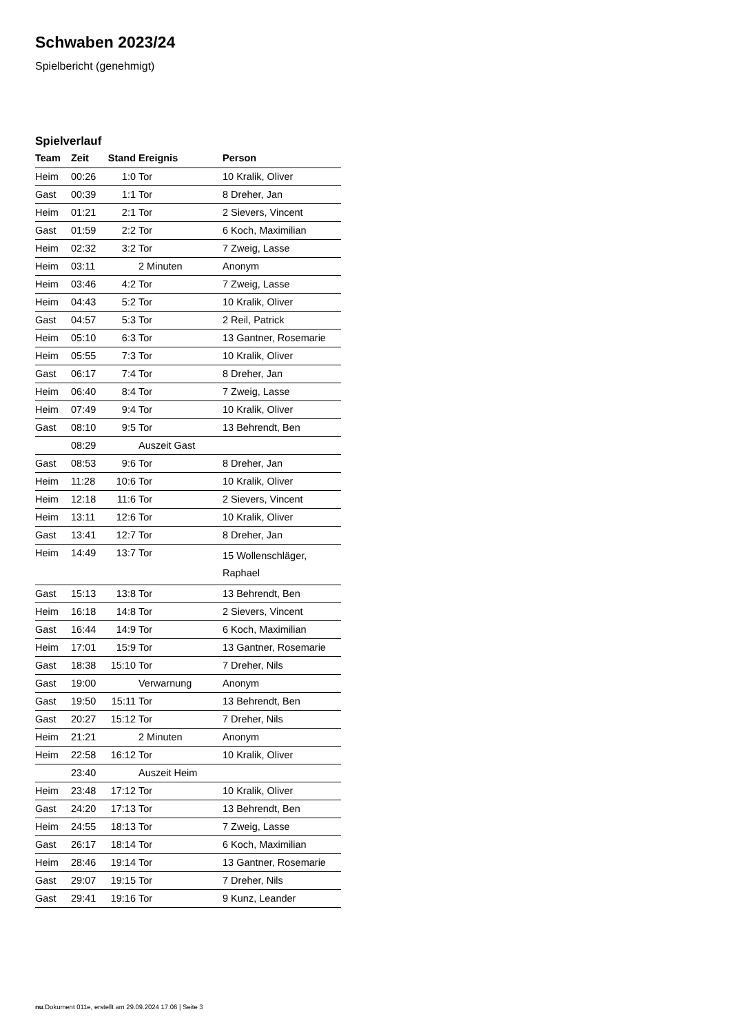Schwaben 2023/24
Spielbericht (genehmigt)
Spielverlauf
| Team | Zeit | Stand | Ereignis | Person |
| --- | --- | --- | --- | --- |
| Heim | 00:26 | 1:0 | Tor | 10 Kralik, Oliver |
| Gast | 00:39 | 1:1 | Tor | 8 Dreher, Jan |
| Heim | 01:21 | 2:1 | Tor | 2 Sievers, Vincent |
| Gast | 01:59 | 2:2 | Tor | 6 Koch, Maximilian |
| Heim | 02:32 | 3:2 | Tor | 7 Zweig, Lasse |
| Heim | 03:11 | | 2 Minuten | Anonym |
| Heim | 03:46 | 4:2 | Tor | 7 Zweig, Lasse |
| Heim | 04:43 | 5:2 | Tor | 10 Kralik, Oliver |
| Gast | 04:57 | 5:3 | Tor | 2 Reil, Patrick |
| Heim | 05:10 | 6:3 | Tor | 13 Gantner, Rosemarie |
| Heim | 05:55 | 7:3 | Tor | 10 Kralik, Oliver |
| Gast | 06:17 | 7:4 | Tor | 8 Dreher, Jan |
| Heim | 06:40 | 8:4 | Tor | 7 Zweig, Lasse |
| Heim | 07:49 | 9:4 | Tor | 10 Kralik, Oliver |
| Gast | 08:10 | 9:5 | Tor | 13 Behrendt, Ben |
| | 08:29 | | Auszeit Gast | |
| Gast | 08:53 | 9:6 | Tor | 8 Dreher, Jan |
| Heim | 11:28 | 10:6 | Tor | 10 Kralik, Oliver |
| Heim | 12:18 | 11:6 | Tor | 2 Sievers, Vincent |
| Heim | 13:11 | 12:6 | Tor | 10 Kralik, Oliver |
| Gast | 13:41 | 12:7 | Tor | 8 Dreher, Jan |
| Heim | 14:49 | 13:7 | Tor | 15 Wollenschläger, Raphael |
| Gast | 15:13 | 13:8 | Tor | 13 Behrendt, Ben |
| Heim | 16:18 | 14:8 | Tor | 2 Sievers, Vincent |
| Gast | 16:44 | 14:9 | Tor | 6 Koch, Maximilian |
| Heim | 17:01 | 15:9 | Tor | 13 Gantner, Rosemarie |
| Gast | 18:38 | 15:10 | Tor | 7 Dreher, Nils |
| Gast | 19:00 | | Verwarnung | Anonym |
| Gast | 19:50 | 15:11 | Tor | 13 Behrendt, Ben |
| Gast | 20:27 | 15:12 | Tor | 7 Dreher, Nils |
| Heim | 21:21 | | 2 Minuten | Anonym |
| Heim | 22:58 | 16:12 | Tor | 10 Kralik, Oliver |
| | 23:40 | | Auszeit Heim | |
| Heim | 23:48 | 17:12 | Tor | 10 Kralik, Oliver |
| Gast | 24:20 | 17:13 | Tor | 13 Behrendt, Ben |
| Heim | 24:55 | 18:13 | Tor | 7 Zweig, Lasse |
| Gast | 26:17 | 18:14 | Tor | 6 Koch, Maximilian |
| Heim | 28:46 | 19:14 | Tor | 13 Gantner, Rosemarie |
| Gast | 29:07 | 19:15 | Tor | 7 Dreher, Nils |
| Gast | 29:41 | 19:16 | Tor | 9 Kunz, Leander |
nu.Dokument 011e, erstellt am 29.09.2024 17:06 | Seite 3